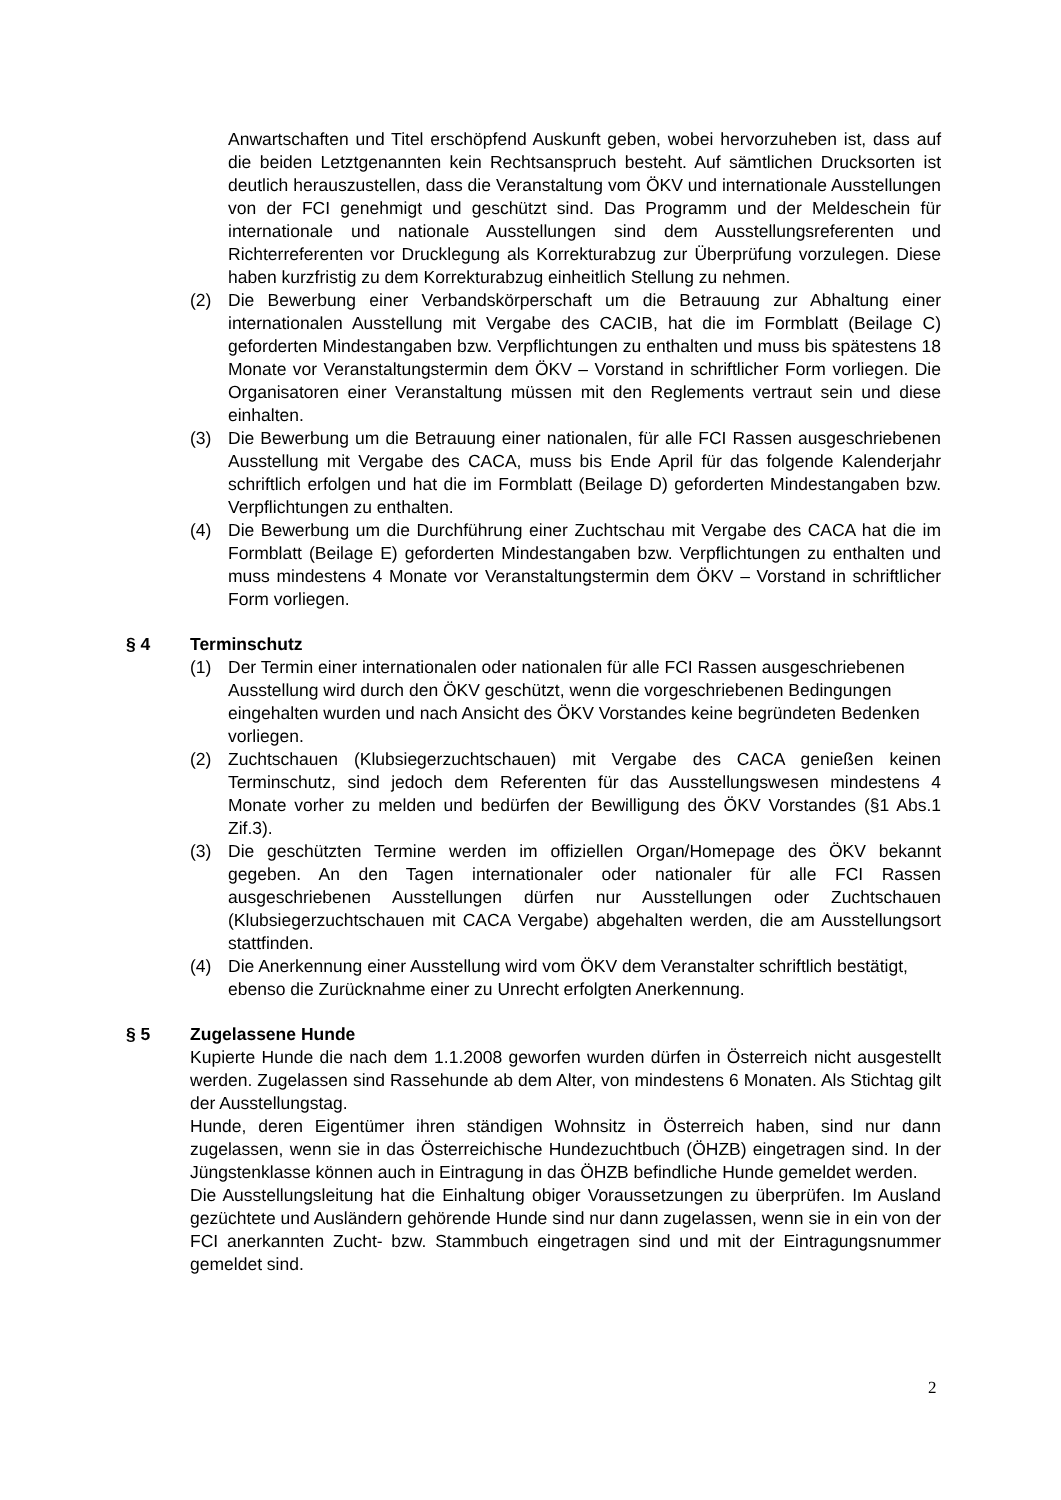Anwartschaften und Titel erschöpfend Auskunft geben, wobei hervorzuheben ist, dass auf die beiden Letztgenannten kein Rechtsanspruch besteht. Auf sämtlichen Drucksorten ist deutlich herauszustellen, dass die Veranstaltung vom ÖKV und internationale Ausstellungen von der FCI genehmigt und geschützt sind. Das Programm und der Meldeschein für internationale und nationale Ausstellungen sind dem Ausstellungsreferenten und Richterreferenten vor Drucklegung als Korrekturabzug zur Überprüfung vorzulegen. Diese haben kurzfristig zu dem Korrekturabzug einheitlich Stellung zu nehmen.
(2) Die Bewerbung einer Verbandskörperschaft um die Betrauung zur Abhaltung einer internationalen Ausstellung mit Vergabe des CACIB, hat die im Formblatt (Beilage C) geforderten Mindestangaben bzw. Verpflichtungen zu enthalten und muss bis spätestens 18 Monate vor Veranstaltungstermin dem ÖKV – Vorstand in schriftlicher Form vorliegen. Die Organisatoren einer Veranstaltung müssen mit den Reglements vertraut sein und diese einhalten.
(3) Die Bewerbung um die Betrauung einer nationalen, für alle FCI Rassen ausgeschriebenen Ausstellung mit Vergabe des CACA, muss bis Ende April für das folgende Kalenderjahr schriftlich erfolgen und hat die im Formblatt (Beilage D) geforderten Mindestangaben bzw. Verpflichtungen zu enthalten.
(4) Die Bewerbung um die Durchführung einer Zuchtschau mit Vergabe des CACA hat die im Formblatt (Beilage E) geforderten Mindestangaben bzw. Verpflichtungen zu enthalten und muss mindestens 4 Monate vor Veranstaltungstermin dem ÖKV – Vorstand in schriftlicher Form vorliegen.
§ 4 Terminschutz
(1) Der Termin einer internationalen oder nationalen für alle FCI Rassen ausgeschriebenen Ausstellung wird durch den ÖKV geschützt, wenn die vorgeschriebenen Bedingungen eingehalten wurden und nach Ansicht des ÖKV Vorstandes keine begründeten Bedenken vorliegen.
(2) Zuchtschauen (Klubsiegerzuchtschauen) mit Vergabe des CACA genießen keinen Terminschutz, sind jedoch dem Referenten für das Ausstellungswesen mindestens 4 Monate vorher zu melden und bedürfen der Bewilligung des ÖKV Vorstandes (§1 Abs.1 Zif.3).
(3) Die geschützten Termine werden im offiziellen Organ/Homepage des ÖKV bekannt gegeben. An den Tagen internationaler oder nationaler für alle FCI Rassen ausgeschriebenen Ausstellungen dürfen nur Ausstellungen oder Zuchtschauen (Klubsiegerzuchtschauen mit CACA Vergabe) abgehalten werden, die am Ausstellungsort stattfinden.
(4) Die Anerkennung einer Ausstellung wird vom ÖKV dem Veranstalter schriftlich bestätigt, ebenso die Zurücknahme einer zu Unrecht erfolgten Anerkennung.
§ 5 Zugelassene Hunde
Kupierte Hunde die nach dem 1.1.2008 geworfen wurden dürfen in Österreich nicht ausgestellt werden. Zugelassen sind Rassehunde ab dem Alter, von mindestens 6 Monaten. Als Stichtag gilt der Ausstellungstag.
Hunde, deren Eigentümer ihren ständigen Wohnsitz in Österreich haben, sind nur dann zugelassen, wenn sie in das Österreichische Hundezuchtbuch (ÖHZB) eingetragen sind. In der Jüngstenklasse können auch in Eintragung in das ÖHZB befindliche Hunde gemeldet werden.
Die Ausstellungsleitung hat die Einhaltung obiger Voraussetzungen zu überprüfen. Im Ausland gezüchtete und Ausländern gehörende Hunde sind nur dann zugelassen, wenn sie in ein von der FCI anerkannten Zucht- bzw. Stammbuch eingetragen sind und mit der Eintragungsnummer gemeldet sind.
2